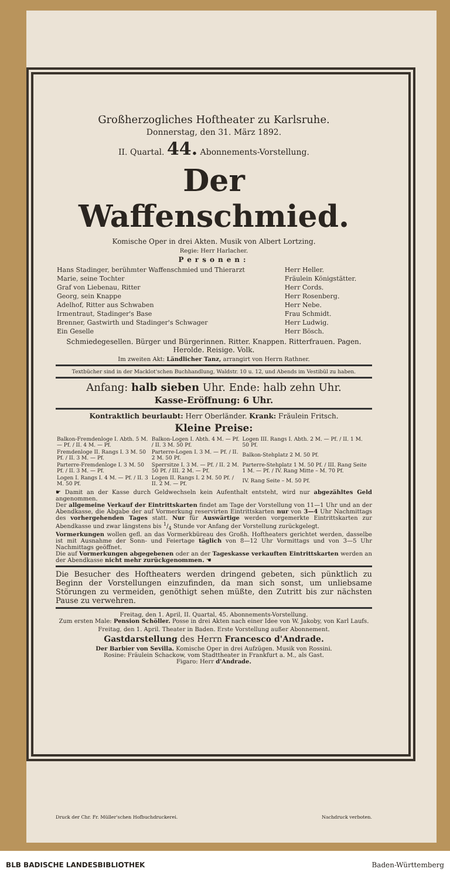Großherzogliches Hoftheater zu Karlsruhe.
Donnerstag, den 31. März 1892.
II. Quartal. 44. Abonnements-Vorstellung.
Der Waffenschmied.
Komische Oper in drei Akten. Musik von Albert Lortzing.
Regie: Herr Harlacher.
Personen:
| Hans Stadinger, berühmter Waffenschmied und Thierarzt | Herr Heller. |
| Marie, seine Tochter | Fräulein Königstätter. |
| Graf von Liebenau, Ritter | Herr Cords. |
| Georg, sein Knappe | Herr Rosenberg. |
| Adelhof, Ritter aus Schwaben | Herr Nebe. |
| Irmentraut, Stadinger's Base | Frau Schmidt. |
| Brenner, Gastwirth und Stadinger's Schwager | Herr Ludwig. |
| Ein Geselle | Herr Bösch. |
Schmiedegesellen. Bürger und Bürgerinnen. Ritter. Knappen. Ritterfrauen. Pagen. Herolde. Reisige. Volk.
Im zweiten Akt: Ländlicher Tanz, arrangirt von Herrn Rathner.
Textbücher sind in der Macklot'schen Buchhandlung, Waldstr. 10 u. 12, und Abends im Vestibül zu haben.
Anfang: halb sieben Uhr. Ende: halb zehn Uhr.
Kasse-Eröffnung: 6 Uhr.
Kontraktlich beurlaubt: Herr Oberländer. Krank: Fräulein Fritsch.
Kleine Preise:
| Balkon-Fremdenloge I. Abth. 5 M. — Pf. / II. 4 M. — Pf. | Balkon-Logen I. Abth. 4 M. — Pf. / II. 3 M. 50 Pf. | Logen III. Rangs I. Abth. 2 M. — Pf. / II. 1 M. 50 Pf. |
| Fremdenloge II. Rangs I. 3 M. 50 Pf. / II. 3 M. — Pf. | Parterre-Logen I. 3 M. — Pf. / II. 2 M. 50 Pf. | Balkon-Stehplatz 2 M. 50 Pf. |
| Parterre-Fremdenloge I. 3 M. 50 Pf. / II. 3 M. — Pf. | Sperrsitze I. 3 M. — Pf. / II. 2 M. 50 Pf. / III. 2 M. — Pf. | Parterre-Stehplatz 1 M. 50 Pf. / III. Rang Seite 1 M. — Pf. / IV. Rang Mitte – M. 70 Pf. |
| Logen I. Rangs I. 4 M. — Pf. / II. 3 M. 50 Pf. | Logen II. Rangs I. 2 M. 50 Pf. / II. 2 M. — Pf. | IV. Rang Seite – M. 50 Pf. |
☛ Damit an der Kasse durch Geldwechseln kein Aufenthalt entsteht, wird nur abgezähltes Geld angenommen.
Der allgemeine Verkauf der Eintrittskarten findet am Tage der Vorstellung von 11—1 Uhr und an der Abendkasse, die Abgabe der auf Vormerkung reservirten Eintrittskarten nur von 3—4 Uhr Nachmittags des vorhergehenden Tages statt. Nur für Auswärtige werden vorgemerkte Eintrittskarten zur Abendkasse und zwar längstens bis 1/4 Stunde vor Anfang der Vorstellung zurückgelegt.
Vormerkungen wollen gefl. an das Vormerkbüreau des Großh. Hoftheaters gerichtet werden, dasselbe ist mit Ausnahme der Sonn- und Feiertage täglich von 8—12 Uhr Vormittags und von 3—5 Uhr Nachmittags geöffnet.
Die auf Vormerkungen abgegebenen oder an der Tageskasse verkauften Eintrittskarten werden an der Abendkasse nicht mehr zurückgenommen. ☚
Die Besucher des Hoftheaters werden dringend gebeten, sich pünktlich zu Beginn der Vorstellungen einzufinden, da man sich sonst, um unliebsame Störungen zu vermeiden, genöthigt sehen müßte, den Zutritt bis zur nächsten Pause zu verwehren.
Freitag, den 1. April, II. Quartal, 45. Abonnements-Vorstellung.
Zum ersten Male: Pension Schöller. Posse in drei Akten nach einer Idee von W. Jakoby, von Karl Laufs.
Freitag, den 1. April. Theater in Baden. Erste Vorstellung außer Abonnement.
Gastdarstellung des Herrn Francesco d'Andrade.
Der Barbier von Sevilla. Komische Oper in drei Aufzügen. Musik von Rossini.
Rosine: Fräulein Schackow, vom Stadttheater in Frankfurt a. M., als Gast.
Figaro: Herr d'Andrade.
Druck der Chr. Fr. Müller'schen Hofbuchdruckerei. Nachdruck verboten.
BLB BADISCHE LANDESBIBLIOTHEK Baden-Württemberg